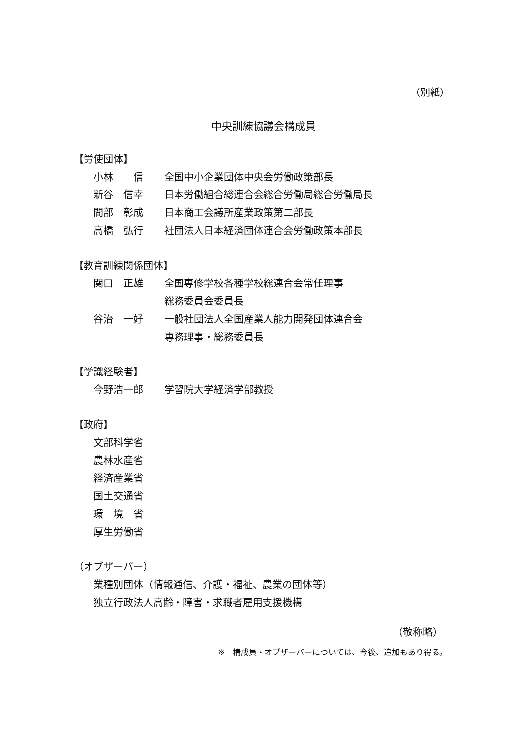（別紙）
中央訓練協議会構成員
【労使団体】
小林　　信 全国中小企業団体中央会労働政策部長
新谷　信幸 日本労働組合総連合会総合労働局総合労働局長
間部　彰成 日本商工会議所産業政策第二部長
高橋　弘行 社団法人日本経済団体連合会労働政策本部長
【教育訓練関係団体】
関口　正雄 全国専修学校各種学校総連合会常任理事
総務委員会委員長
谷治　一好 一般社団法人全国産業人能力開発団体連合会
専務理事・総務委員長
【学識経験者】
今野浩一郎 学習院大学経済学部教授
【政府】
文部科学省
農林水産省
経済産業省
国土交通省
環　境　省
厚生労働省
（オブザーバー）
業種別団体（情報通信、介護・福祉、農業の団体等）
独立行政法人高齢・障害・求職者雇用支援機構
（敬称略）
※　構成員・オブザーバーについては、今後、追加もあり得る。